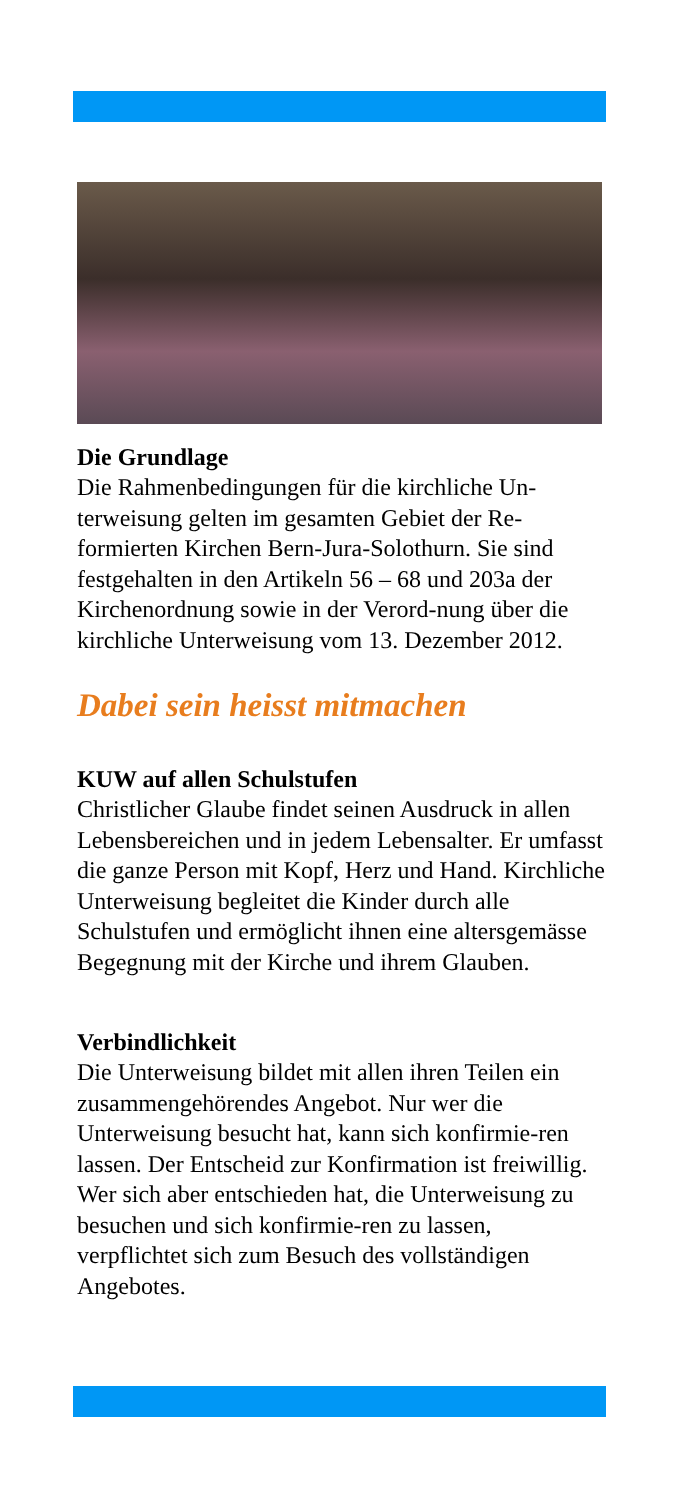Die Grundlage
Die Rahmenbedingungen für die kirchliche Un-terweisung gelten im gesamten Gebiet der Re-formierten Kirchen Bern-Jura-Solothurn. Sie sind festgehalten in den Artikeln 56 – 68 und 203a der Kirchenordnung sowie in der Verord-nung über die kirchliche Unterweisung vom 13. Dezember 2012.
Dabei sein heisst mitmachen
KUW auf allen Schulstufen
Christlicher Glaube findet seinen Ausdruck in allen Lebensbereichen und in jedem Lebensalter. Er umfasst die ganze Person mit Kopf, Herz und Hand. Kirchliche Unterweisung begleitet die Kinder durch alle Schulstufen und ermöglicht ihnen eine altersgemässe Begegnung mit der Kirche und ihrem Glauben.
Verbindlichkeit
Die Unterweisung bildet mit allen ihren Teilen ein zusammengehörendes Angebot. Nur wer die Unterweisung besucht hat, kann sich konfirmie-ren lassen. Der Entscheid zur Konfirmation ist freiwillig. Wer sich aber entschieden hat, die Unterweisung zu besuchen und sich konfirmie-ren zu lassen, verpflichtet sich zum Besuch des vollständigen Angebotes.